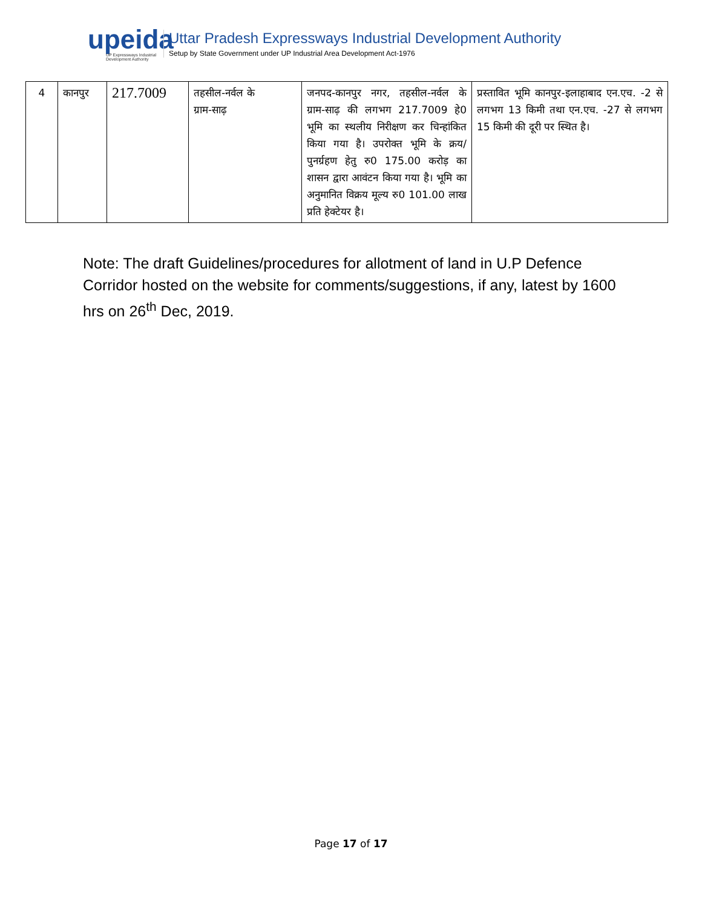upeida
UP Expressways Industrial Development Authority
Uttar Pradesh Expressways Industrial Development Authority
Setup by State Government under UP Industrial Area Development Act-1976
| 4 | कानपुर | 217.7009 | तहसील-नर्वल के ग्राम-साढ़ | जनपद-कानपुर नगर, तहसील-नर्वल के ग्राम-साढ़ की लगभग 217.7009 हे0 भूमि का स्थलीय निरीक्षण कर चिन्हांकित किया गया है। उपरोक्त भूमि के क्रय/पुनर्ग्रहण हेतु रु0 175.00 करोड़ का शासन द्वारा आवंटन किया गया है। भूमि का अनुमानित विक्रय मूल्य रु0 101.00 लाख प्रति हेक्टेयर है। | प्रस्तावित भूमि कानपुर-इलाहाबाद एन.एच. -2 से लगभग 13 किमी तथा एन.एच. -27 से लगभग 15 किमी की दूरी पर स्थित है। |
Note: The draft Guidelines/procedures for allotment of land in U.P Defence Corridor hosted on the website for comments/suggestions, if any, latest by 1600 hrs on 26<sup>th</sup> Dec, 2019.
Page 17 of 17